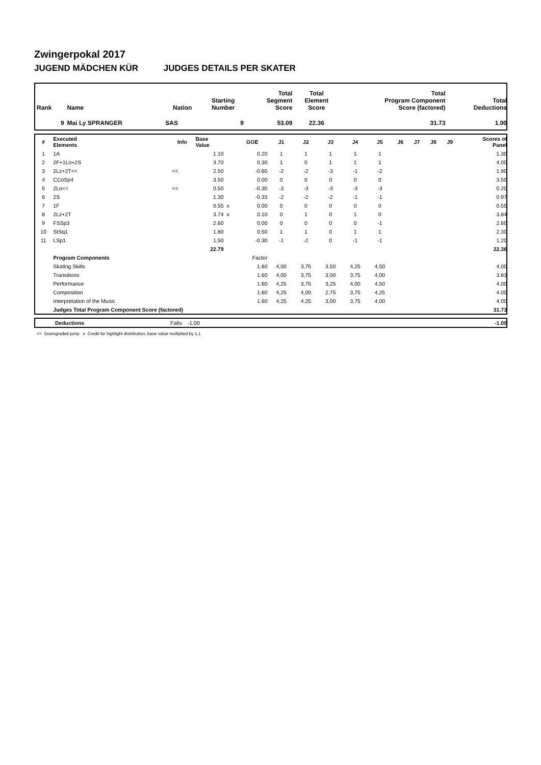Zwingerpokal 2017
JUGEND MÄDCHEN KÜR JUDGES DETAILS PER SKATER
| Rank | Name | Nation | Starting Number | Total Segment Score | Total Element Score | Total Program Component Score (factored) | Total Deductions |
| --- | --- | --- | --- | --- | --- | --- | --- |
| 9 | Mai Ly SPRANGER | SAS | 9 | 53.09 | 22.36 | 31.73 | 1.00 |
| # | Executed Elements | Info | Base Value | | GOE | J1 | J2 | J3 | J4 | J5 | J6 | J7 | J8 | J9 | Scores of Panel |
| --- | --- | --- | --- | --- | --- | --- | --- | --- | --- | --- | --- | --- | --- | --- | --- |
| 1 | 1A | | 1.10 | | 0.20 | 1 | 1 | 1 | 1 | 1 | | | | | 1.30 |
| 2 | 2F+1Lo+2S | | 3.70 | | 0.30 | 1 | 0 | 1 | 1 | 1 | | | | | 4.00 |
| 3 | 2Lz+2T<< | << | 2.50 | | -0.60 | -2 | -2 | -3 | -1 | -2 | | | | | 1.90 |
| 4 | CCoSp4 | | 3.50 | | 0.00 | 0 | 0 | 0 | 0 | 0 | | | | | 3.50 |
| 5 | 2Lo<< | << | 0.50 | | -0.30 | -3 | -3 | -3 | -3 | -3 | | | | | 0.20 |
| 6 | 2S | | 1.30 | | -0.33 | -2 | -2 | -2 | -1 | -1 | | | | | 0.97 |
| 7 | 1F | | 0.55 | x | 0.00 | 0 | 0 | 0 | 0 | 0 | | | | | 0.55 |
| 8 | 2Lz+2T | | 3.74 | x | 0.10 | 0 | 1 | 0 | 1 | 0 | | | | | 3.84 |
| 9 | FSSp3 | | 2.60 | | 0.00 | 0 | 0 | 0 | 0 | -1 | | | | | 2.60 |
| 10 | StSq1 | | 1.80 | | 0.50 | 1 | 1 | 0 | 1 | 1 | | | | | 2.30 |
| 11 | LSp1 | | 1.50 | | -0.30 | -1 | -2 | 0 | -1 | -1 | | | | | 1.20 |
| | | | 22.79 | | | | | | | | | | | | 22.36 |
| | Program Components | | | | Factor | | | | | | | | | | |
| | Skating Skills | | | | 1.60 | 4,00 | 3,75 | 3,50 | 4,25 | 4,50 | | | | | 4.00 |
| | Transitions | | | | 1.60 | 4,00 | 3,75 | 3,00 | 3,75 | 4,00 | | | | | 3.83 |
| | Performance | | | | 1.60 | 4,25 | 3,75 | 3,25 | 4,00 | 4,50 | | | | | 4.00 |
| | Composition | | | | 1.60 | 4,25 | 4,00 | 2,75 | 3,75 | 4,25 | | | | | 4.00 |
| | Interpretation of the Music | | | | 1.60 | 4,25 | 4,25 | 3,00 | 3,75 | 4,00 | | | | | 4.00 |
| | Judges Total Program Component Score (factored) | | | | | | | | | | | | | | 31.73 |
| | Deductions | Falls: -1.00 | -1.00 |
<< Downgraded jump x Credit for highlight distribution, base value multiplied by 1.1